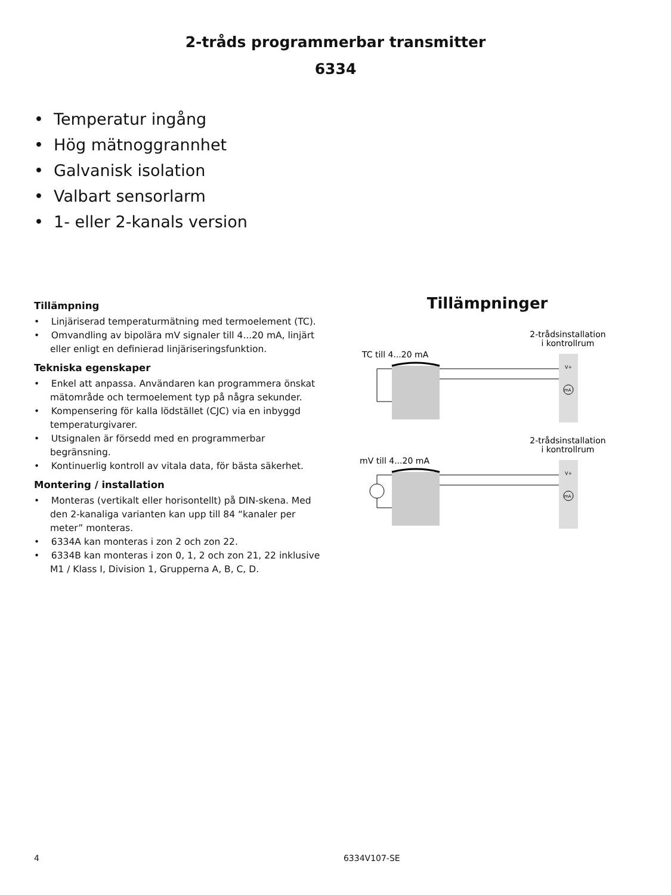2-tråds programmerbar transmitter
6334
• Temperatur ingång
• Hög mätnoggrannhet
• Galvanisk isolation
• Valbart sensorlarm
• 1- eller 2-kanals version
Tillämpning
• Linjäriserad temperaturmätning med termoelement (TC).
• Omvandling av bipolära mV signaler till 4...20 mA, linjärt eller enligt en definierad linjäriseringsfunktion.
Tekniska egenskaper
• Enkel att anpassa. Användaren kan programmera önskat mätområde och termoelement typ på några sekunder.
• Kompensering för kalla lödstället (CJC) via en inbyggd temperaturgivarer.
• Utsignalen är försedd med en programmerbar begränsning.
• Kontinuerlig kontroll av vitala data, för bästa säkerhet.
Montering / installation
• Monteras (vertikalt eller horisontellt) på DIN-skena. Med den 2-kanaliga varianten kan upp till 84 “kanaler per meter” monteras.
• 6334A kan monteras i zon 2 och zon 22.
• 6334B kan monteras i zon 0, 1, 2 och zon 21, 22 inklusive M1 / Klass I, Division 1, Grupperna A, B, C, D.
Tillämpninger
2-trådsinstallation
i kontrollrum
TC till 4...20 mA
V+
mA
2-trådsinstallation
i kontrollrum
mV till 4...20 mA
V+
mA
4 6334V107-SE